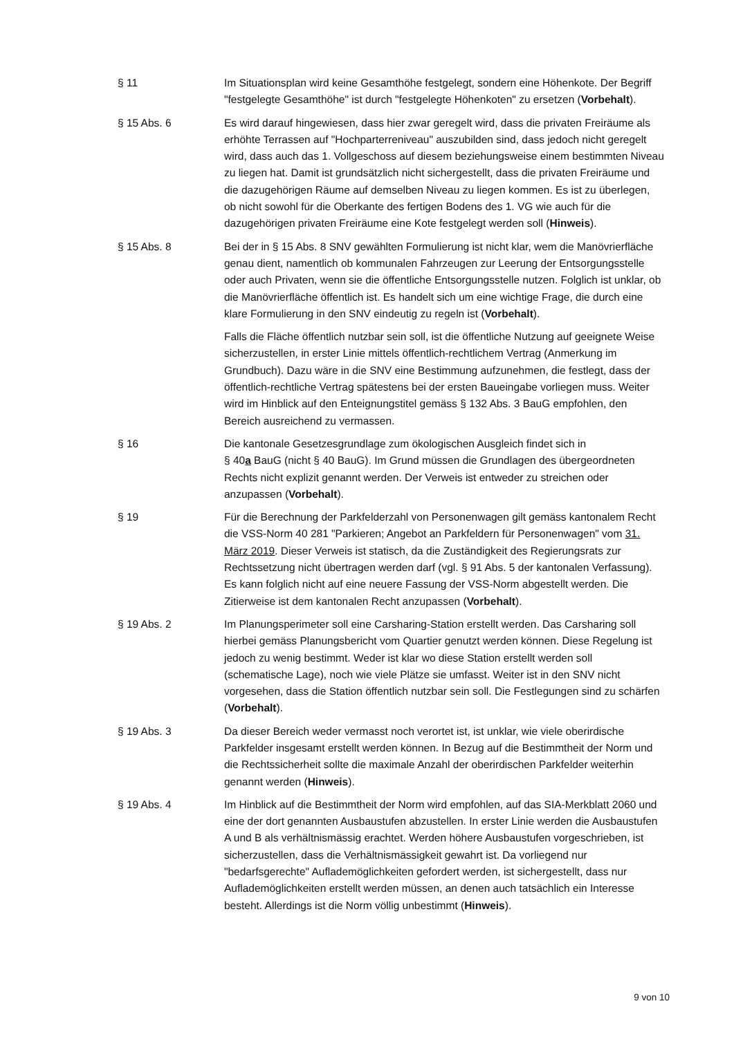§ 11 Im Situationsplan wird keine Gesamthöhe festgelegt, sondern eine Höhenkote. Der Begriff "festgelegte Gesamthöhe" ist durch "festgelegte Höhenkoten" zu ersetzen (Vorbehalt).
§ 15 Abs. 6 Es wird darauf hingewiesen, dass hier zwar geregelt wird, dass die privaten Freiräume als erhöhte Terrassen auf "Hochparterreniveau" auszubilden sind, dass jedoch nicht geregelt wird, dass auch das 1. Vollgeschoss auf diesem beziehungsweise einem bestimmten Niveau zu liegen hat. Damit ist grundsätzlich nicht sichergestellt, dass die privaten Freiräume und die dazugehörigen Räume auf demselben Niveau zu liegen kommen. Es ist zu überlegen, ob nicht sowohl für die Oberkante des fertigen Bodens des 1. VG wie auch für die dazugehörigen privaten Freiräume eine Kote festgelegt werden soll (Hinweis).
§ 15 Abs. 8 Bei der in § 15 Abs. 8 SNV gewählten Formulierung ist nicht klar, wem die Manövrierfläche genau dient, namentlich ob kommunalen Fahrzeugen zur Leerung der Entsorgungsstelle oder auch Privaten, wenn sie die öffentliche Entsorgungsstelle nutzen. Folglich ist unklar, ob die Manövrierfläche öffentlich ist. Es handelt sich um eine wichtige Frage, die durch eine klare Formulierung in den SNV eindeutig zu regeln ist (Vorbehalt).
Falls die Fläche öffentlich nutzbar sein soll, ist die öffentliche Nutzung auf geeignete Weise sicherzustellen, in erster Linie mittels öffentlich-rechtlichem Vertrag (Anmerkung im Grundbuch). Dazu wäre in die SNV eine Bestimmung aufzunehmen, die festlegt, dass der öffentlich-rechtliche Vertrag spätestens bei der ersten Baueingabe vorliegen muss. Weiter wird im Hinblick auf den Enteignungstitel gemäss § 132 Abs. 3 BauG empfohlen, den Bereich ausreichend zu vermassen.
§ 16 Die kantonale Gesetzesgrundlage zum ökologischen Ausgleich findet sich in
§ 40a BauG (nicht § 40 BauG). Im Grund müssen die Grundlagen des übergeordneten Rechts nicht explizit genannt werden. Der Verweis ist entweder zu streichen oder anzupassen (Vorbehalt).
§ 19 Für die Berechnung der Parkfelderzahl von Personenwagen gilt gemäss kantonalem Recht die VSS-Norm 40 281 "Parkieren; Angebot an Parkfeldern für Personenwagen" vom 31. März 2019. Dieser Verweis ist statisch, da die Zuständigkeit des Regierungsrats zur Rechtssetzung nicht übertragen werden darf (vgl. § 91 Abs. 5 der kantonalen Verfassung). Es kann folglich nicht auf eine neuere Fassung der VSS-Norm abgestellt werden. Die Zitierweise ist dem kantonalen Recht anzupassen (Vorbehalt).
§ 19 Abs. 2 Im Planungsperimeter soll eine Carsharing-Station erstellt werden. Das Carsharing soll hierbei gemäss Planungsbericht vom Quartier genutzt werden können. Diese Regelung ist jedoch zu wenig bestimmt. Weder ist klar wo diese Station erstellt werden soll (schematische Lage), noch wie viele Plätze sie umfasst. Weiter ist in den SNV nicht vorgesehen, dass die Station öffentlich nutzbar sein soll. Die Festlegungen sind zu schärfen (Vorbehalt).
§ 19 Abs. 3 Da dieser Bereich weder vermasst noch verortet ist, ist unklar, wie viele oberirdische Parkfelder insgesamt erstellt werden können. In Bezug auf die Bestimmtheit der Norm und die Rechtssicherheit sollte die maximale Anzahl der oberirdischen Parkfelder weiterhin genannt werden (Hinweis).
§ 19 Abs. 4 Im Hinblick auf die Bestimmtheit der Norm wird empfohlen, auf das SIA-Merkblatt 2060 und eine der dort genannten Ausbaustufen abzustellen. In erster Linie werden die Ausbaustufen A und B als verhältnismässig erachtet. Werden höhere Ausbaustufen vorgeschrieben, ist sicherzustellen, dass die Verhältnismässigkeit gewahrt ist. Da vorliegend nur "bedarfsgerechte" Auflademöglichkeiten gefordert werden, ist sichergestellt, dass nur Auflademöglichkeiten erstellt werden müssen, an denen auch tatsächlich ein Interesse besteht. Allerdings ist die Norm völlig unbestimmt (Hinweis).
9 von 10